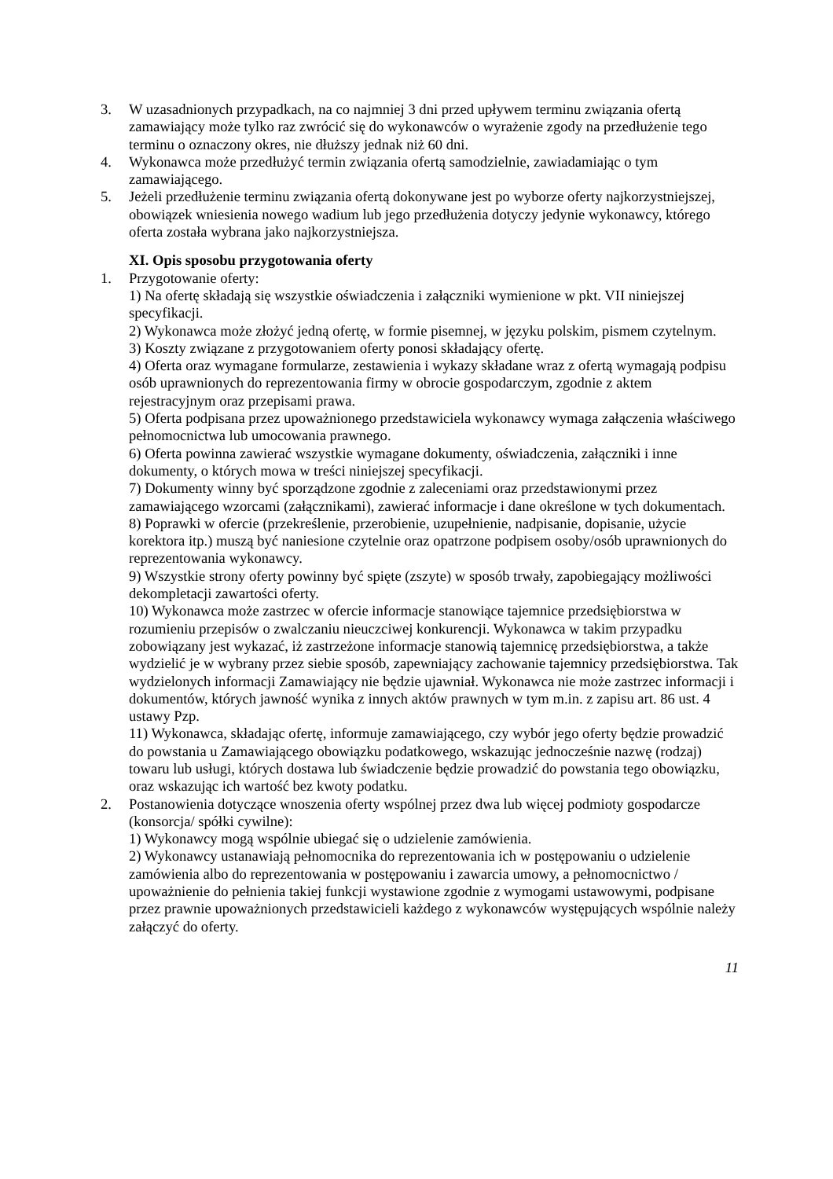3. W uzasadnionych przypadkach, na co najmniej 3 dni przed upływem terminu związania ofertą zamawiający może tylko raz zwrócić się do wykonawców o wyrażenie zgody na przedłużenie tego terminu o oznaczony okres, nie dłuższy jednak niż 60 dni.
4. Wykonawca może przedłużyć termin związania ofertą samodzielnie, zawiadamiając o tym zamawiającego.
5. Jeżeli przedłużenie terminu związania ofertą dokonywane jest po wyborze oferty najkorzystniejszej, obowiązek wniesienia nowego wadium lub jego przedłużenia dotyczy jedynie wykonawcy, którego oferta została wybrana jako najkorzystniejsza.
XI. Opis sposobu przygotowania oferty
1. Przygotowanie oferty:
1) Na ofertę składają się wszystkie oświadczenia i załączniki wymienione w pkt. VII niniejszej specyfikacji.
2) Wykonawca może złożyć jedną ofertę, w formie pisemnej, w języku polskim, pismem czytelnym.
3) Koszty związane z przygotowaniem oferty ponosi składający ofertę.
4) Oferta oraz wymagane formularze, zestawienia i wykazy składane wraz z ofertą wymagają podpisu osób uprawnionych do reprezentowania firmy w obrocie gospodarczym, zgodnie z aktem rejestracyjnym oraz przepisami prawa.
5) Oferta podpisana przez upoważnionego przedstawiciela wykonawcy wymaga załączenia właściwego pełnomocnictwa lub umocowania prawnego.
6) Oferta powinna zawierać wszystkie wymagane dokumenty, oświadczenia, załączniki i inne dokumenty, o których mowa w treści niniejszej specyfikacji.
7) Dokumenty winny być sporządzone zgodnie z zaleceniami oraz przedstawionymi przez zamawiającego wzorcami (załącznikami), zawierać informacje i dane określone w tych dokumentach.
8) Poprawki w ofercie (przekreślenie, przerobienie, uzupełnienie, nadpisanie, dopisanie, użycie korektora itp.) muszą być naniesione czytelnie oraz opatrzone podpisem osoby/osób uprawnionych do reprezentowania wykonawcy.
9) Wszystkie strony oferty powinny być spięte (zszyte) w sposób trwały, zapobiegający możliwości dekompletacji zawartości oferty.
10) Wykonawca może zastrzec w ofercie informacje stanowiące tajemnice przedsiębiorstwa w rozumieniu przepisów o zwalczaniu nieuczciwej konkurencji. Wykonawca w takim przypadku zobowiązany jest wykazać, iż zastrzeżone informacje stanowią tajemnicę przedsiębiorstwa, a także wydzielić je w wybrany przez siebie sposób, zapewniający zachowanie tajemnicy przedsiębiorstwa. Tak wydzielonych informacji Zamawiający nie będzie ujawniał. Wykonawca nie może zastrzec informacji i dokumentów, których jawność wynika z innych aktów prawnych w tym m.in. z zapisu art. 86 ust. 4 ustawy Pzp.
11) Wykonawca, składając ofertę, informuje zamawiającego, czy wybór jego oferty będzie prowadzić do powstania u Zamawiającego obowiązku podatkowego, wskazując jednocześnie nazwę (rodzaj) towaru lub usługi, których dostawa lub świadczenie będzie prowadzić do powstania tego obowiązku, oraz wskazując ich wartość bez kwoty podatku.
2. Postanowienia dotyczące wnoszenia oferty wspólnej przez dwa lub więcej podmioty gospodarcze (konsorcja/ spółki cywilne):
1) Wykonawcy mogą wspólnie ubiegać się o udzielenie zamówienia.
2) Wykonawcy ustanawiają pełnomocnika do reprezentowania ich w postępowaniu o udzielenie zamówienia albo do reprezentowania w postępowaniu i zawarcia umowy, a pełnomocnictwo / upoważnienie do pełnienia takiej funkcji wystawione zgodnie z wymogami ustawowymi, podpisane przez prawnie upoważnionych przedstawicieli każdego z wykonawców występujących wspólnie należy załączyć do oferty.
11